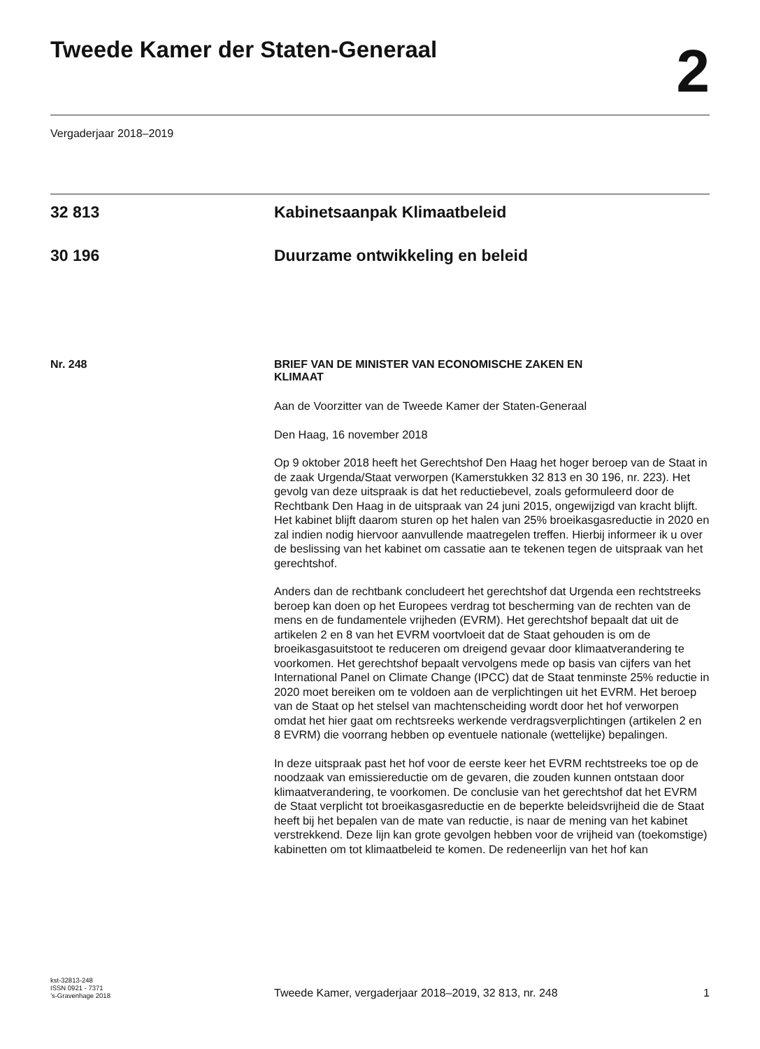Tweede Kamer der Staten-Generaal
2
Vergaderjaar 2018–2019
32 813 Kabinetsaanpak Klimaatbeleid
30 196 Duurzame ontwikkeling en beleid
Nr. 248 BRIEF VAN DE MINISTER VAN ECONOMISCHE ZAKEN EN
KLIMAAT
Aan de Voorzitter van de Tweede Kamer der Staten-Generaal
Den Haag, 16 november 2018
Op 9 oktober 2018 heeft het Gerechtshof Den Haag het hoger beroep van de Staat in de zaak Urgenda/Staat verworpen (Kamerstukken 32 813 en 30 196, nr. 223). Het gevolg van deze uitspraak is dat het reductiebevel, zoals geformuleerd door de Rechtbank Den Haag in de uitspraak van 24 juni 2015, ongewijzigd van kracht blijft. Het kabinet blijft daarom sturen op het halen van 25% broeikasgasreductie in 2020 en zal indien nodig hiervoor aanvullende maatregelen treffen. Hierbij informeer ik u over de beslissing van het kabinet om cassatie aan te tekenen tegen de uitspraak van het gerechtshof.
Anders dan de rechtbank concludeert het gerechtshof dat Urgenda een rechtstreeks beroep kan doen op het Europees verdrag tot bescherming van de rechten van de mens en de fundamentele vrijheden (EVRM). Het gerechtshof bepaalt dat uit de artikelen 2 en 8 van het EVRM voortvloeit dat de Staat gehouden is om de broeikasgasuitstoot te reduceren om dreigend gevaar door klimaatverandering te voorkomen. Het gerechtshof bepaalt vervolgens mede op basis van cijfers van het International Panel on Climate Change (IPCC) dat de Staat tenminste 25% reductie in 2020 moet bereiken om te voldoen aan de verplichtingen uit het EVRM. Het beroep van de Staat op het stelsel van machtenscheiding wordt door het hof verworpen omdat het hier gaat om rechtsreeks werkende verdragsverplichtingen (artikelen 2 en 8 EVRM) die voorrang hebben op eventuele nationale (wettelijke) bepalingen.
In deze uitspraak past het hof voor de eerste keer het EVRM rechtstreeks toe op de noodzaak van emissiereductie om de gevaren, die zouden kunnen ontstaan door klimaatverandering, te voorkomen. De conclusie van het gerechtshof dat het EVRM de Staat verplicht tot broeikasgasreductie en de beperkte beleidsvrijheid die de Staat heeft bij het bepalen van de mate van reductie, is naar de mening van het kabinet verstrekkend. Deze lijn kan grote gevolgen hebben voor de vrijheid van (toekomstige) kabinetten om tot klimaatbeleid te komen. De redeneerlijn van het hof kan
kst-32813-248
ISSN 0921 - 7371
’s-Gravenhage 2018
Tweede Kamer, vergaderjaar 2018–2019, 32 813, nr. 248
1